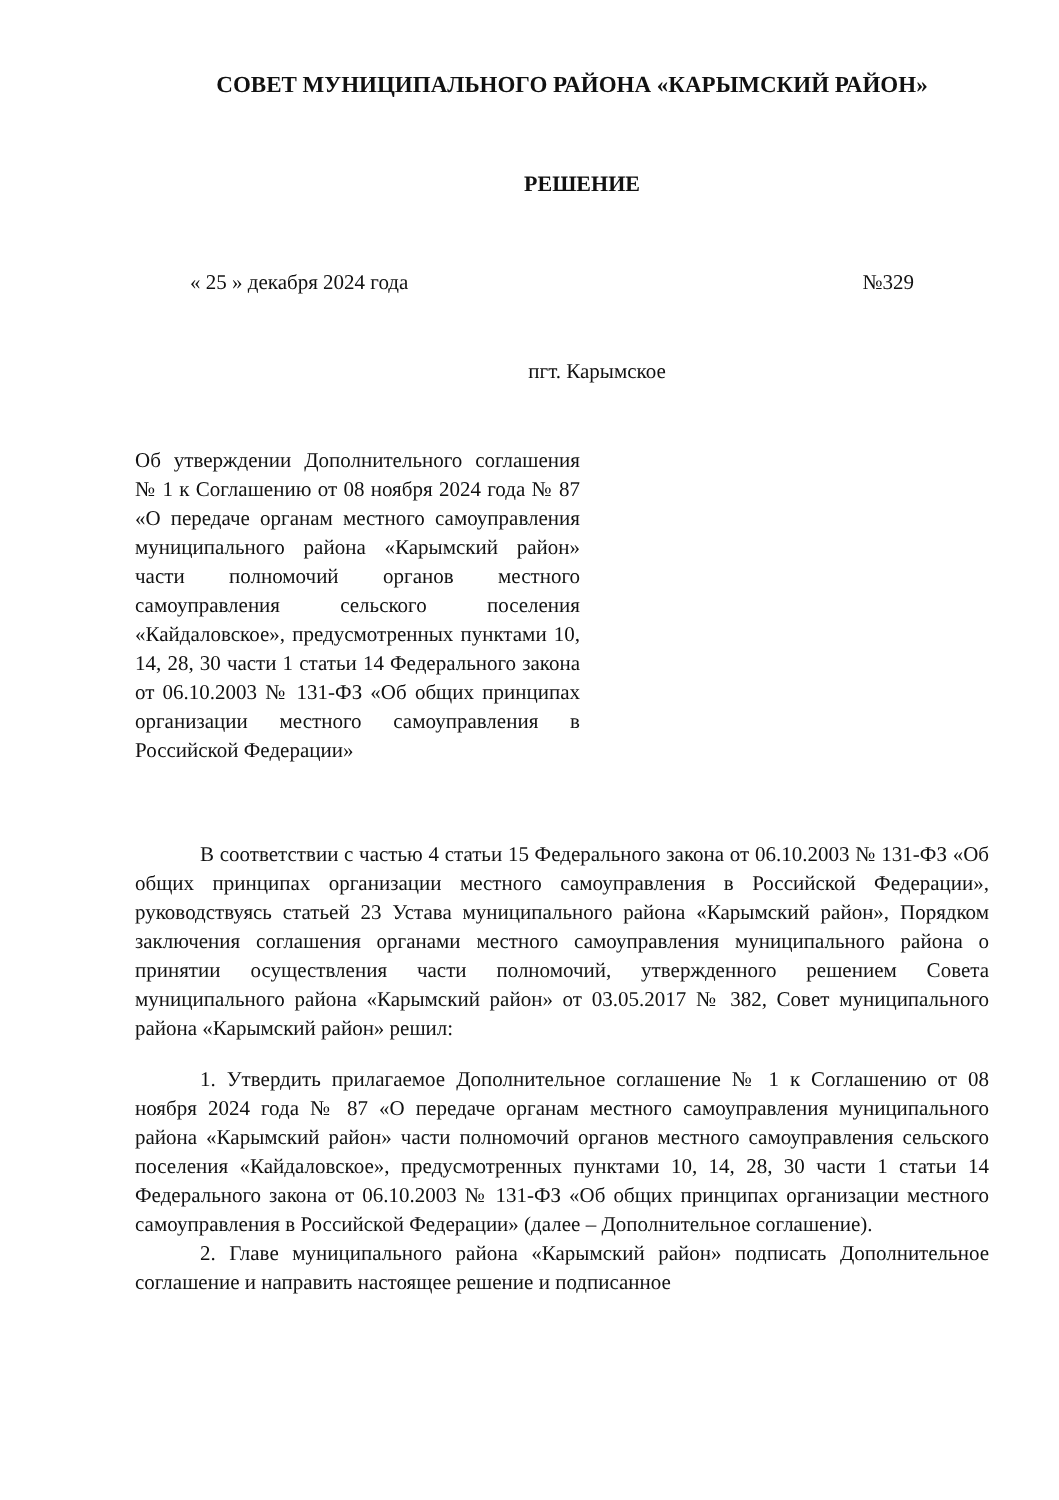СОВЕТ МУНИЦИПАЛЬНОГО РАЙОНА «КАРЫМСКИЙ РАЙОН»
РЕШЕНИЕ
« 25 » декабря 2024 года №329
пгт. Карымское
Об утверждении Дополнительного соглашения № 1 к Соглашению от 08 ноября 2024 года № 87 «О передаче органам местного самоуправления муниципального района «Карымский район» части полномочий органов местного самоуправления сельского поселения «Кайдаловское», предусмотренных пунктами 10, 14, 28, 30 части 1 статьи 14 Федерального закона от 06.10.2003 № 131-ФЗ «Об общих принципах организации местного самоуправления в Российской Федерации»
В соответствии с частью 4 статьи 15 Федерального закона от 06.10.2003 № 131-ФЗ «Об общих принципах организации местного самоуправления в Российской Федерации», руководствуясь статьей 23 Устава муниципального района «Карымский район», Порядком заключения соглашения органами местного самоуправления муниципального района о принятии осуществления части полномочий, утвержденного решением Совета муниципального района «Карымский район» от 03.05.2017 № 382, Совет муниципального района «Карымский район» решил:
1. Утвердить прилагаемое Дополнительное соглашение № 1 к Соглашению от 08 ноября 2024 года № 87 «О передаче органам местного самоуправления муниципального района «Карымский район» части полномочий органов местного самоуправления сельского поселения «Кайдаловское», предусмотренных пунктами 10, 14, 28, 30 части 1 статьи 14 Федерального закона от 06.10.2003 № 131-ФЗ «Об общих принципах организации местного самоуправления в Российской Федерации» (далее – Дополнительное соглашение).
2. Главе муниципального района «Карымский район» подписать Дополнительное соглашение и направить настоящее решение и подписанное